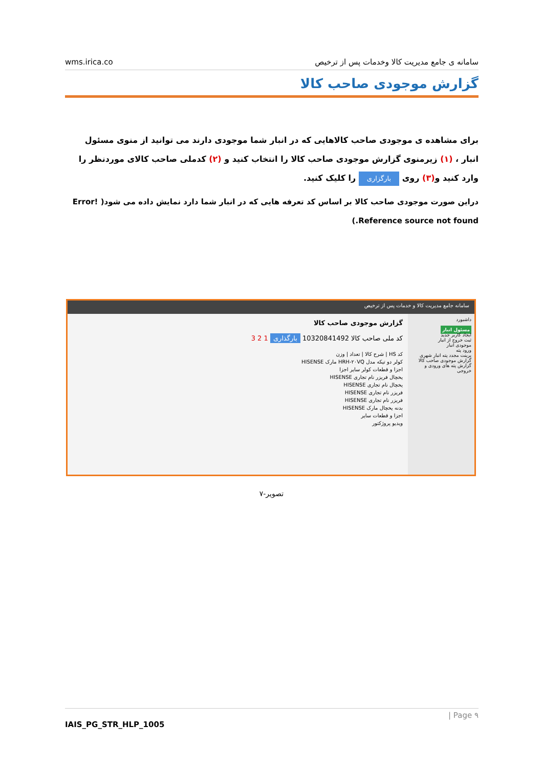wms.irica.co سامانه ی جامع مدیریت کالا وخدمات پس از ترخیص
گزارش موجودی صاحب کالا
برای مشاهده ی موجودی صاحب کالاهایی که در انبار شما موجودی دارند می توانید از منوی مسئول انبار ، (۱) زیرمنوی گزارش موجودی صاحب کالا را انتخاب کنید و (۲) کدملی صاحب کالای موردنظر را وارد کنید و(۳) روی بارگزاری را کلیک کنید.
دراین صورت موجودی صاحب کالا بر اساس کد تعرفه هایی که در انبار شما دارد نمایش داده می شود( Error! Reference source not found.)
سامانه جامع مدیریت کالا و خدمات پس از ترخیص
داشبورد
مسئول انبار
ایجاد کاربر جدید
ثبت خروج از انبار
موجودی انبار
ورود پته
پرینت مجدد پته انبار شهری
گزارش موجودی صاحب کالا
گزارش پته های ورودی و خروجی
گزارش موجودی صاحب کالا
کد ملی صاحب کالا 10320841492 بارگذاری 1 2 3
کد HS | شرح کالا | تعداد | وزن
کولر دو تیکه مدل HRH-۲۰VQ مارک HISENSE
اجزا و قطعات کولر سایر اجزا
یخچال فریزر نام تجاری HISENSE
یخچال نام تجاری HISENSE
فریزر نام تجاری HISENSE
فریزر نام تجاری HISENSE
بدنه یخچال مارک HISENSE
اجزا و قطعات سایر
ویدیو پروژکتور
تصویر-۷
| Page ۹
IAIS_PG_STR_HLP_1005